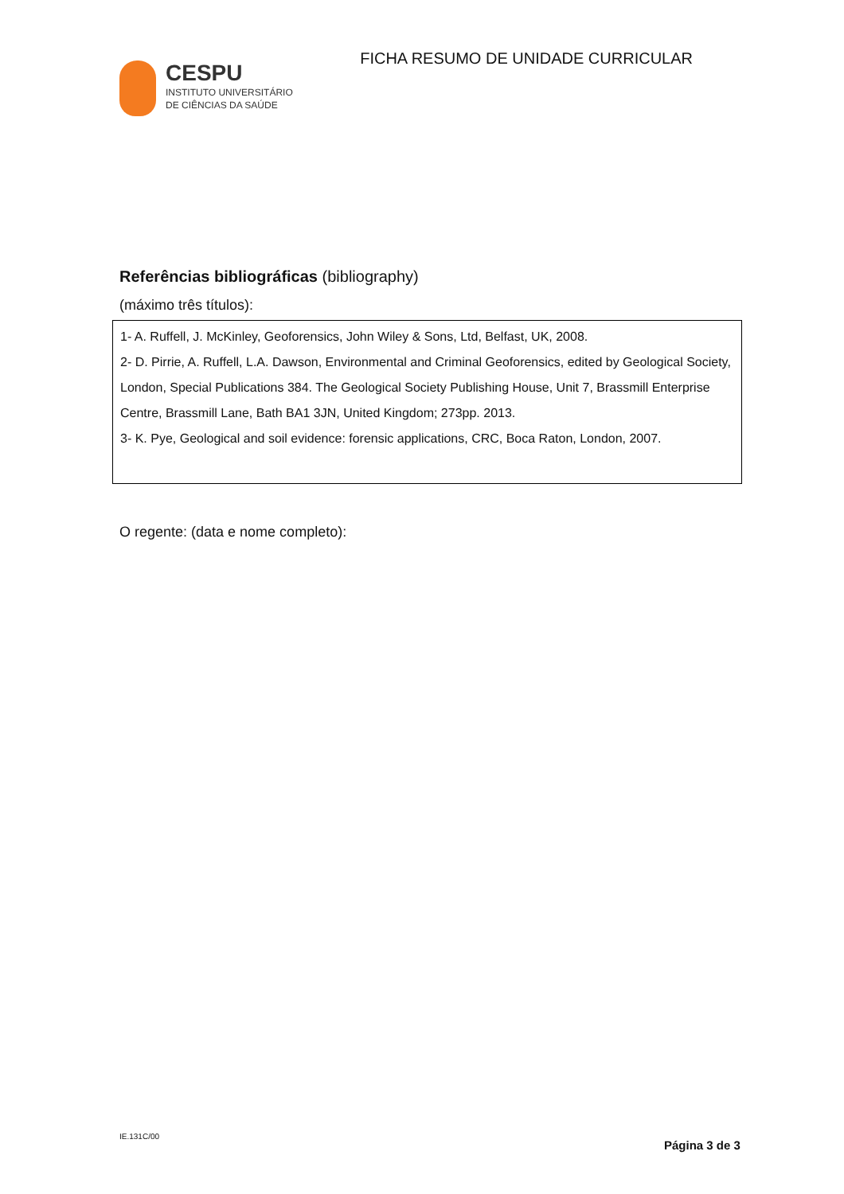CESPU
INSTITUTO UNIVERSITÁRIO
DE CIÊNCIAS DA SAÚDE
FICHA RESUMO DE UNIDADE CURRICULAR
Referências bibliográficas (bibliography)
(máximo três títulos):
1- A. Ruffell, J. McKinley, Geoforensics, John Wiley & Sons, Ltd, Belfast, UK, 2008.
2- D. Pirrie, A. Ruffell, L.A. Dawson, Environmental and Criminal Geoforensics, edited by Geological Society, London, Special Publications 384. The Geological Society Publishing House, Unit 7, Brassmill Enterprise Centre, Brassmill Lane, Bath BA1 3JN, United Kingdom; 273pp. 2013.
3- K. Pye, Geological and soil evidence: forensic applications, CRC, Boca Raton, London, 2007.
O regente: (data e nome completo):
IE.131C/00
Página 3 de 3